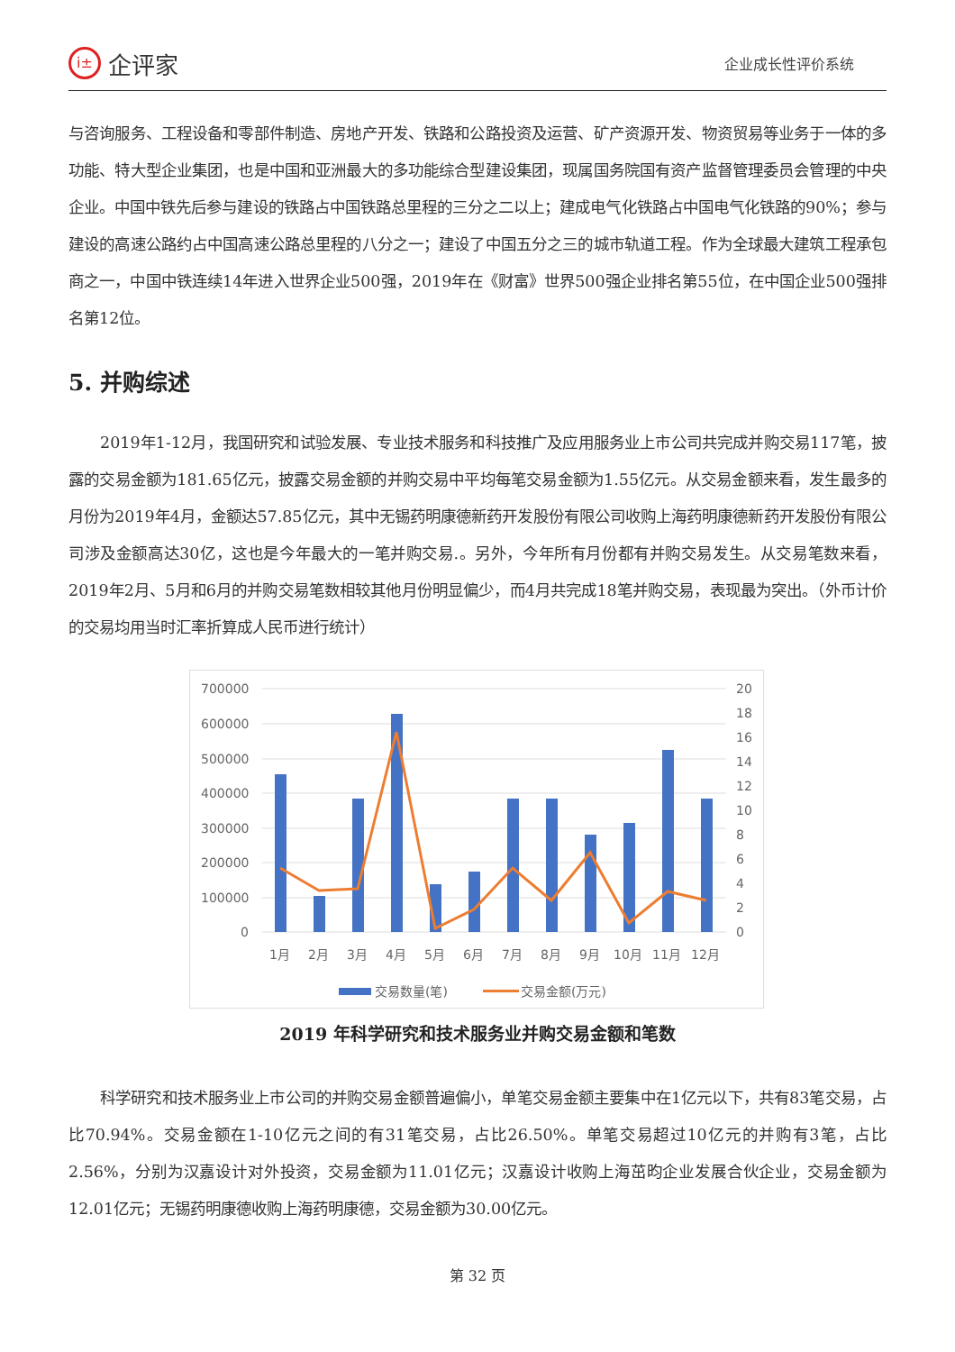i± 企评家
企业成长性评价系统
与咨询服务、工程设备和零部件制造、房地产开发、铁路和公路投资及运营、矿产资源开发、物资贸易等业务于一体的多功能、特大型企业集团，也是中国和亚洲最大的多功能综合型建设集团，现属国务院国有资产监督管理委员会管理的中央企业。中国中铁先后参与建设的铁路占中国铁路总里程的三分之二以上；建成电气化铁路占中国电气化铁路的90%；参与建设的高速公路约占中国高速公路总里程的八分之一；建设了中国五分之三的城市轨道工程。作为全球最大建筑工程承包商之一，中国中铁连续14年进入世界企业500强，2019年在《财富》世界500强企业排名第55位，在中国企业500强排名第12位。
5. 并购综述
2019年1-12月，我国研究和试验发展、专业技术服务和科技推广及应用服务业上市公司共完成并购交易117笔，披露的交易金额为181.65亿元，披露交易金额的并购交易中平均每笔交易金额为1.55亿元。从交易金额来看，发生最多的月份为2019年4月，金额达57.85亿元，其中无锡药明康德新药开发股份有限公司收购上海药明康德新药开发股份有限公司涉及金额高达30亿，这也是今年最大的一笔并购交易.。另外，今年所有月份都有并购交易发生。从交易笔数来看，2019年2月、5月和6月的并购交易笔数相较其他月份明显偏少，而4月共完成18笔并购交易，表现最为突出。（外币计价的交易均用当时汇率折算成人民币进行统计）
700000
600000
500000
400000
300000
200000
100000
0
20
18
16
14
12
10
8
6
4
2
0
1月
2月
3月
4月
5月
6月
7月
8月
9月
10月
11月
12月
交易数量(笔)
交易金额(万元)
2019 年科学研究和技术服务业并购交易金额和笔数
科学研究和技术服务业上市公司的并购交易金额普遍偏小，单笔交易金额主要集中在1亿元以下，共有83笔交易，占比70.94%。交易金额在1-10亿元之间的有31笔交易，占比26.50%。单笔交易超过10亿元的并购有3笔，占比2.56%，分别为汉嘉设计对外投资，交易金额为11.01亿元；汉嘉设计收购上海茁昀企业发展合伙企业，交易金额为12.01亿元；无锡药明康德收购上海药明康德，交易金额为30.00亿元。
第 32 页